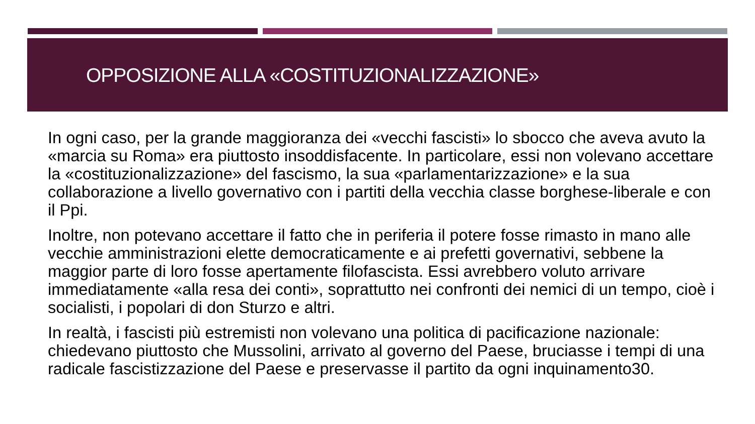OPPOSIZIONE ALLA «COSTITUZIONALIZZAZIONE»
In ogni caso, per la grande maggioranza dei «vecchi fascisti» lo sbocco che aveva avuto la «marcia su Roma» era piuttosto insoddisfacente. In particolare, essi non volevano accettare la «costituzionalizzazione» del fascismo, la sua «parlamentarizzazione» e la sua collaborazione a livello governativo con i partiti della vecchia classe borghese-liberale e con il Ppi.
Inoltre, non potevano accettare il fatto che in periferia il potere fosse rimasto in mano alle vecchie amministrazioni elette democraticamente e ai prefetti governativi, sebbene la maggior parte di loro fosse apertamente filofascista. Essi avrebbero voluto arrivare immediatamente «alla resa dei conti», soprattutto nei confronti dei nemici di un tempo, cioè i socialisti, i popolari di don Sturzo e altri.
In realtà, i fascisti più estremisti non volevano una politica di pacificazione nazionale: chiedevano piuttosto che Mussolini, arrivato al governo del Paese, bruciasse i tempi di una radicale fascistizzazione del Paese e preservasse il partito da ogni inquinamento30.